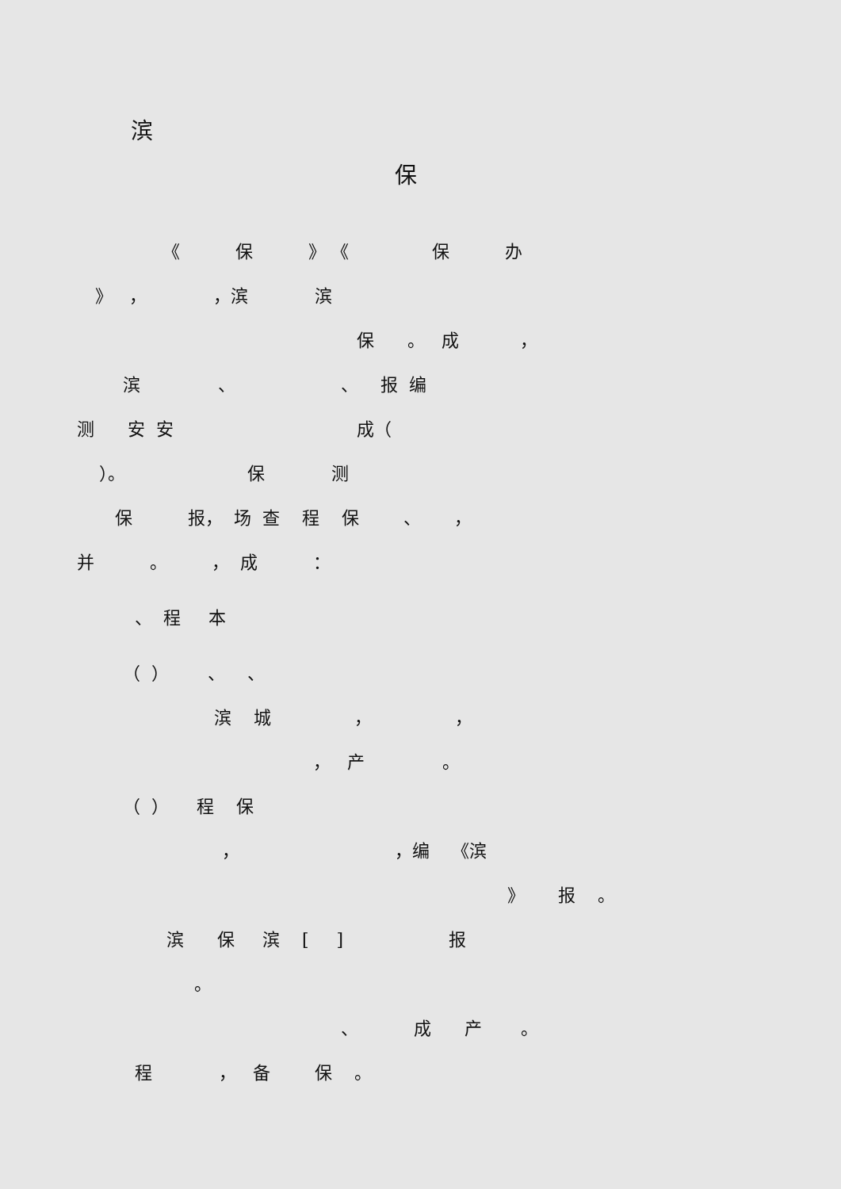滨
保
《 保 》 《 保 办
》 ， ，滨 滨
保 。 成 ，
滨 、 、 报 编
测 安 安 成（
）。 保 测
保 报， 场 查 程 保 、 ，
并 。 ， 成 ：
、 程 本
（ ） 、 、
滨 城 ， ，
， 产 。
（ ） 程 保
， ，编 《滨
》 报 。
滨 保 滨 [ ] 报
。
、 成 产 。
程 ， 备 保 。